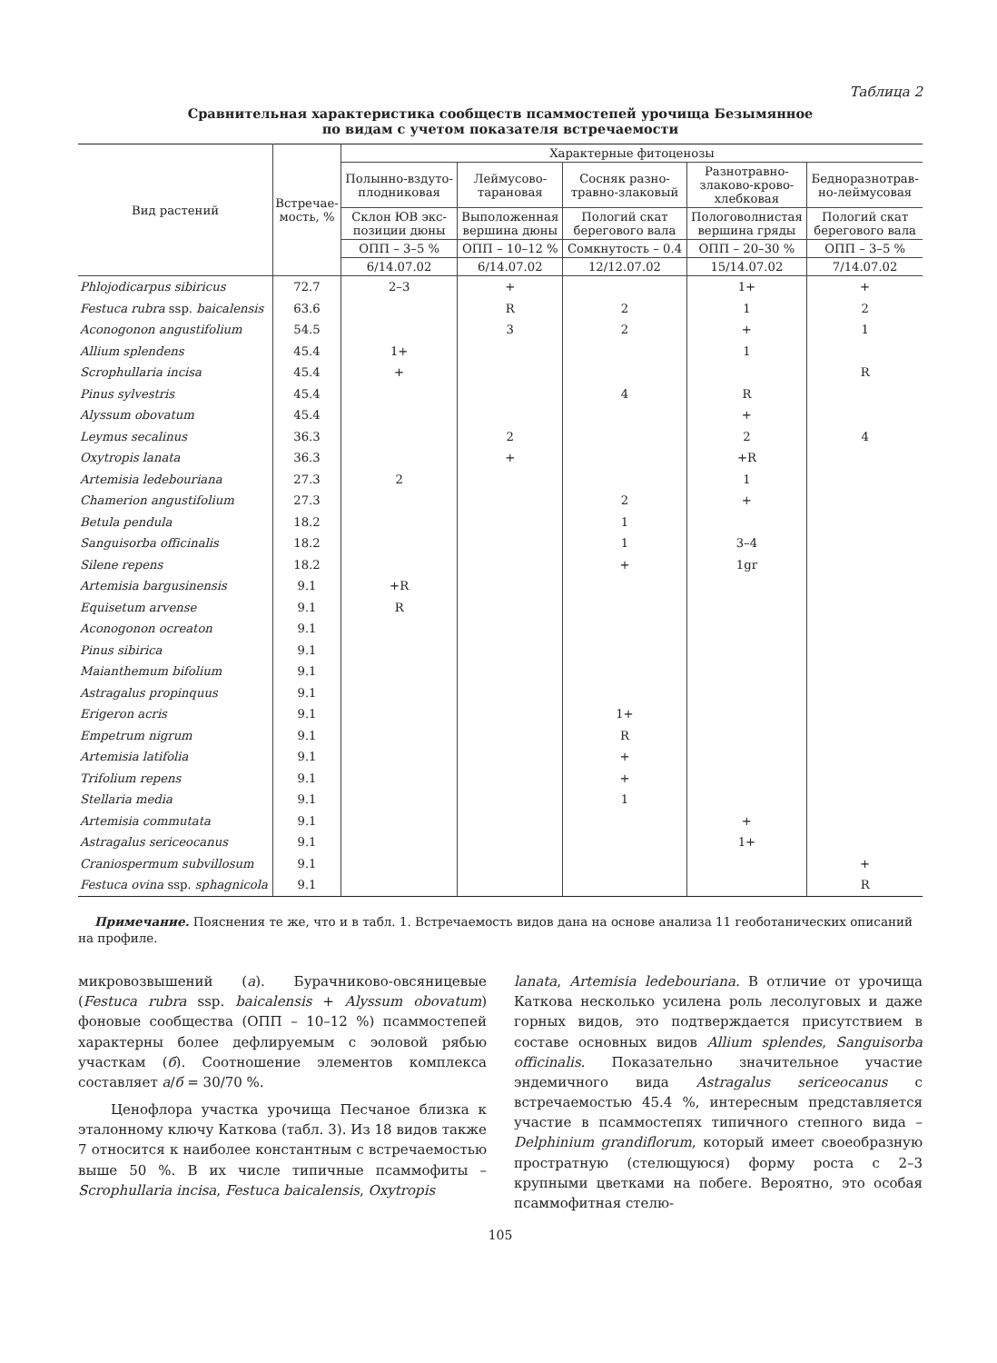Таблица 2
Сравнительная характеристика сообществ псаммостепей урочища Безымянное
по видам с учетом показателя встречаемости
| Вид растений | Встречае- мость, % | Характерные фитоценозы | | | | |
| --- | --- | --- | --- | --- | --- | --- |
| | | Полынно-вздуто- плодниковая | Леймусово- тарановая | Сосняк разно- травно-злаковый | Разнотравно- злаково-крово- хлебковая | Бедноразнотрав- но-леймусовая |
| | | Склон ЮВ экс- позиции дюны | Выположенная вершина дюны | Пологий скат берегового вала | Пологоволнистая вершина гряды | Пологий скат берегового вала |
| | | ОПП – 3–5 % | ОПП – 10–12 % | Сомкнутость – 0.4 | ОПП – 20–30 % | ОПП – 3–5 % |
| | | 6/14.07.02 | 6/14.07.02 | 12/12.07.02 | 15/14.07.02 | 7/14.07.02 |
| Phlojodicarpus sibiricus | 72.7 | 2–3 | + | | 1+ | + |
| Festuca rubra ssp. baicalensis | 63.6 | | R | 2 | 1 | 2 |
| Aconogonon angustifolium | 54.5 | | 3 | 2 | + | 1 |
| Allium splendens | 45.4 | 1+ | | | 1 | |
| Scrophullaria incisa | 45.4 | + | | | | R |
| Pinus sylvestris | 45.4 | | | 4 | R | |
| Alyssum obovatum | 45.4 | | | | + | |
| Leymus secalinus | 36.3 | | 2 | | 2 | 4 |
| Oxytropis lanata | 36.3 | | + | | +R | |
| Artemisia ledebouriana | 27.3 | 2 | | | 1 | |
| Chamerion angustifolium | 27.3 | | | 2 | + | |
| Betula pendula | 18.2 | | | 1 | | |
| Sanguisorba officinalis | 18.2 | | | 1 | 3–4 | |
| Silene repens | 18.2 | | | + | 1gr | |
| Artemisia bargusinensis | 9.1 | +R | | | | |
| Equisetum arvense | 9.1 | R | | | | |
| Aconogonon ocreaton | 9.1 | | | | | |
| Pinus sibirica | 9.1 | | | | | |
| Maianthemum bifolium | 9.1 | | | | | |
| Astragalus propinquus | 9.1 | | | | | |
| Erigeron acris | 9.1 | | | 1+ | | |
| Empetrum nigrum | 9.1 | | | R | | |
| Artemisia latifolia | 9.1 | | | + | | |
| Trifolium repens | 9.1 | | | + | | |
| Stellaria media | 9.1 | | | 1 | | |
| Artemisia commutata | 9.1 | | | | + | |
| Astragalus sericeocanus | 9.1 | | | | 1+ | |
| Craniospermum subvillosum | 9.1 | | | | | + |
| Festuca ovina ssp. sphagnicola | 9.1 | | | | | R |
Примечание. Пояснения те же, что и в табл. 1. Встречаемость видов дана на основе анализа 11 геоботанических описаний на профиле.
микровозвышений (а). Бурачниково-овсяницевые (Festuca rubra ssp. baicalensis + Alyssum obovatum) фоновые сообщества (ОПП – 10–12 %) псаммостепей характерны более дефлируемым с эоловой рябью участкам (б). Соотношение элементов комплекса составляет а/б = 30/70 %.
Ценофлора участка урочища Песчаное близка к эталонному ключу Каткова (табл. 3). Из 18 видов также 7 относится к наиболее константным с встречаемостью выше 50 %. В их числе типичные псаммофиты – Scrophullaria incisa, Festuca baicalensis, Oxytropis
lanata, Artemisia ledebouriana. В отличие от урочища Каткова несколько усилена роль лесолуговых и даже горных видов, это подтверждается присутствием в составе основных видов Allium splendes, Sanguisorba officinalis. Показательно значительное участие эндемичного вида Astragalus sericeocanus с встречаемостью 45.4 %, интересным представляется участие в псаммостепях типичного степного вида – Delphinium grandiflorum, который имеет своеобразную простратную (стелющуюся) форму роста с 2–3 крупными цветками на побеге. Вероятно, это особая псаммофитная стелю-
105